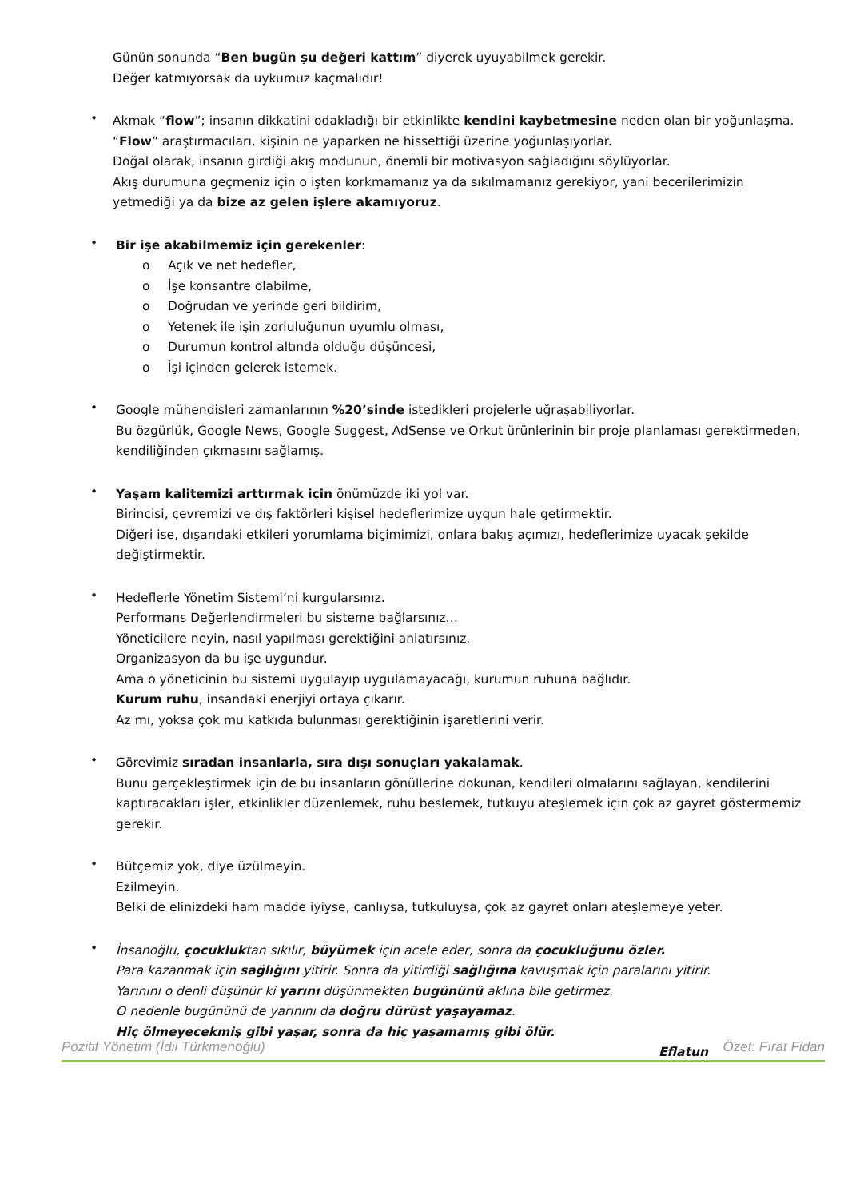Günün sonunda “Ben bugün şu değeri kattım” diyerek uyuyabilmek gerekir.
Değer katmıyorsak da uykumuz kaçmalıdır!
•
Akmak “flow”; insanın dikkatini odakladığı bir etkinlikte kendini kaybetmesine neden olan bir yoğunlaşma.
“Flow” araştırmacıları, kişinin ne yaparken ne hissettiği üzerine yoğunlaşıyorlar.
Doğal olarak, insanın girdiği akış modunun, önemli bir motivasyon sağladığını söylüyorlar.
Akış durumuna geçmeniz için o işten korkmamanız ya da sıkılmamanız gerekiyor, yani becerilerimizin yetmediği ya da bize az gelen işlere akamıyoruz.
•
Bir işe akabilmemiz için gerekenler:
o Açık ve net hedefler,
o İşe konsantre olabilme,
o Doğrudan ve yerinde geri bildirim,
o Yetenek ile işin zorluluğunun uyumlu olması,
o Durumun kontrol altında olduğu düşüncesi,
o İşi içinden gelerek istemek.
•
Google mühendisleri zamanlarının %20’sinde istedikleri projelerle uğraşabiliyorlar.
Bu özgürlük, Google News, Google Suggest, AdSense ve Orkut ürünlerinin bir proje planlaması gerektirmeden, kendiliğinden çıkmasını sağlamış.
•
Yaşam kalitemizi arttırmak için önümüzde iki yol var.
Birincisi, çevremizi ve dış faktörleri kişisel hedeflerimize uygun hale getirmektir.
Diğeri ise, dışarıdaki etkileri yorumlama biçimimizi, onlara bakış açımızı, hedeflerimize uyacak şekilde değiştirmektir.
•
Hedeflerle Yönetim Sistemi’ni kurgularsınız.
Performans Değerlendirmeleri bu sisteme bağlarsınız…
Yöneticilere neyin, nasıl yapılması gerektiğini anlatırsınız.
Organizasyon da bu işe uygundur.
Ama o yöneticinin bu sistemi uygulayıp uygulamayacağı, kurumun ruhuna bağlıdır.
Kurum ruhu, insandaki enerjiyi ortaya çıkarır.
Az mı, yoksa çok mu katkıda bulunması gerektiğinin işaretlerini verir.
•
Görevimiz sıradan insanlarla, sıra dışı sonuçları yakalamak.
Bunu gerçekleştirmek için de bu insanların gönüllerine dokunan, kendileri olmalarını sağlayan, kendilerini kaptıracakları işler, etkinlikler düzenlemek, ruhu beslemek, tutkuyu ateşlemek için çok az gayret göstermemiz gerekir.
•
Bütçemiz yok, diye üzülmeyin.
Ezilmeyin.
Belki de elinizdeki ham madde iyiyse, canlıysa, tutkuluysa, çok az gayret onları ateşlemeye yeter.
•
İnsanoğlu, çocukluktan sıkılır, büyümek için acele eder, sonra da çocukluğunu özler.
Para kazanmak için sağlığını yitirir. Sonra da yitirdiği sağlığına kavuşmak için paralarını yitirir.
Yarınını o denli düşünür ki yarını düşünmekten bugününü aklına bile getirmez.
O nedenle bugününü de yarınını da doğru dürüst yaşayamaz.
Hiç ölmeyecekmiş gibi yaşar, sonra da hiç yaşamamış gibi ölür.
Eflatun
Pozitif Yönetim (İdil Türkmenoğlu) Özet: Fırat Fidan